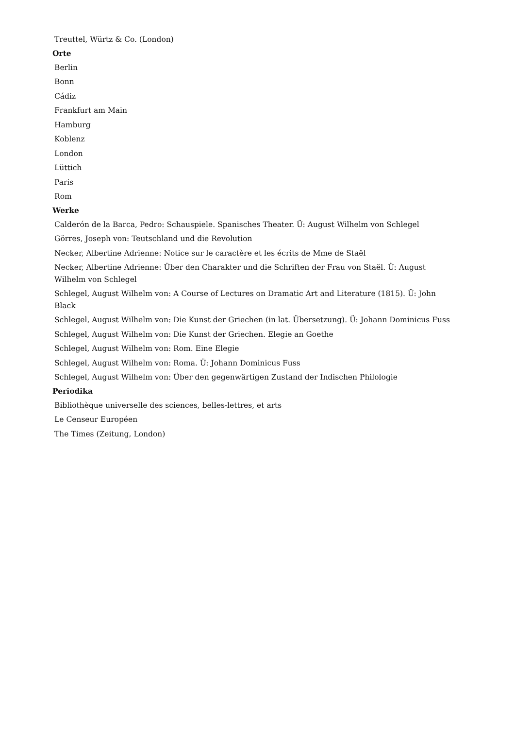Treuttel, Würtz & Co. (London)
Orte
Berlin
Bonn
Cádiz
Frankfurt am Main
Hamburg
Koblenz
London
Lüttich
Paris
Rom
Werke
Calderón de la Barca, Pedro: Schauspiele. Spanisches Theater. Ü: August Wilhelm von Schlegel
Görres, Joseph von: Teutschland und die Revolution
Necker, Albertine Adrienne: Notice sur le caractère et les écrits de Mme de Staël
Necker, Albertine Adrienne: Über den Charakter und die Schriften der Frau von Staël. Ü: August Wilhelm von Schlegel
Schlegel, August Wilhelm von: A Course of Lectures on Dramatic Art and Literature (1815). Ü: John Black
Schlegel, August Wilhelm von: Die Kunst der Griechen (in lat. Übersetzung). Ü: Johann Dominicus Fuss
Schlegel, August Wilhelm von: Die Kunst der Griechen. Elegie an Goethe
Schlegel, August Wilhelm von: Rom. Eine Elegie
Schlegel, August Wilhelm von: Roma. Ü: Johann Dominicus Fuss
Schlegel, August Wilhelm von: Über den gegenwärtigen Zustand der Indischen Philologie
Periodika
Bibliothèque universelle des sciences, belles-lettres, et arts
Le Censeur Européen
The Times (Zeitung, London)